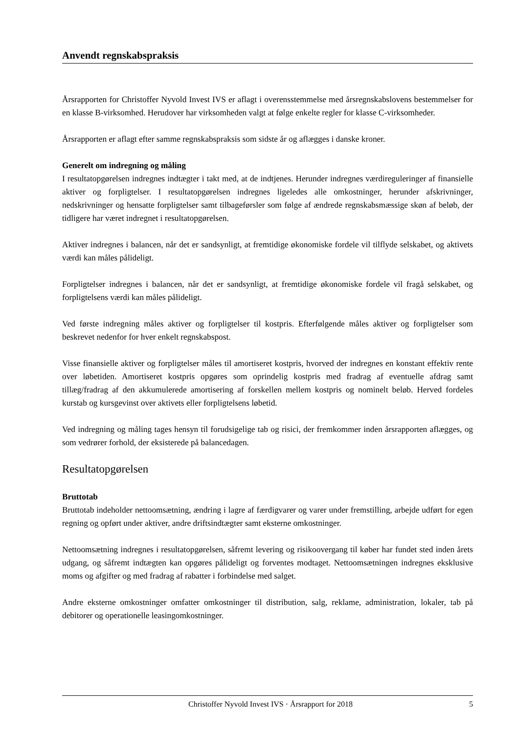Anvendt regnskabspraksis
Årsrapporten for Christoffer Nyvold Invest IVS er aflagt i overensstemmelse med årsregnskabslovens bestemmelser for en klasse B-virksomhed. Herudover har virksomheden valgt at følge enkelte regler for klasse C-virksomheder.
Årsrapporten er aflagt efter samme regnskabspraksis som sidste år og aflægges i danske kroner.
Generelt om indregning og måling
I resultatopgørelsen indregnes indtægter i takt med, at de indtjenes. Herunder indregnes værdireguleringer af finansielle aktiver og forpligtelser. I resultatopgørelsen indregnes ligeledes alle omkostninger, herunder afskrivninger, nedskrivninger og hensatte forpligtelser samt tilbageførsler som følge af ændrede regnskabsmæssige skøn af beløb, der tidligere har været indregnet i resultatopgørelsen.
Aktiver indregnes i balancen, når det er sandsynligt, at fremtidige økonomiske fordele vil tilflyde selskabet, og aktivets værdi kan måles pålideligt.
Forpligtelser indregnes i balancen, når det er sandsynligt, at fremtidige økonomiske fordele vil fragå selskabet, og forpligtelsens værdi kan måles pålideligt.
Ved første indregning måles aktiver og forpligtelser til kostpris. Efterfølgende måles aktiver og forpligtelser som beskrevet nedenfor for hver enkelt regnskabspost.
Visse finansielle aktiver og forpligtelser måles til amortiseret kostpris, hvorved der indregnes en konstant effektiv rente over løbetiden. Amortiseret kostpris opgøres som oprindelig kostpris med fradrag af eventuelle afdrag samt tillæg/fradrag af den akkumulerede amortisering af forskellen mellem kostpris og nominelt beløb. Herved fordeles kurstab og kursgevinst over aktivets eller forpligtelsens løbetid.
Ved indregning og måling tages hensyn til forudsigelige tab og risici, der fremkommer inden årsrapporten aflægges, og som vedrører forhold, der eksisterede på balancedagen.
Resultatopgørelsen
Bruttotab
Bruttotab indeholder nettoomsætning, ændring i lagre af færdigvarer og varer under fremstilling, arbejde udført for egen regning og opført under aktiver, andre driftsindtægter samt eksterne omkostninger.
Nettoomsætning indregnes i resultatopgørelsen, såfremt levering og risikoovergang til køber har fundet sted inden årets udgang, og såfremt indtægten kan opgøres pålideligt og forventes modtaget. Nettoomsætningen indregnes eksklusive moms og afgifter og med fradrag af rabatter i forbindelse med salget.
Andre eksterne omkostninger omfatter omkostninger til distribution, salg, reklame, administration, lokaler, tab på debitorer og operationelle leasingomkostninger.
Christoffer Nyvold Invest IVS · Årsrapport for 2018 5